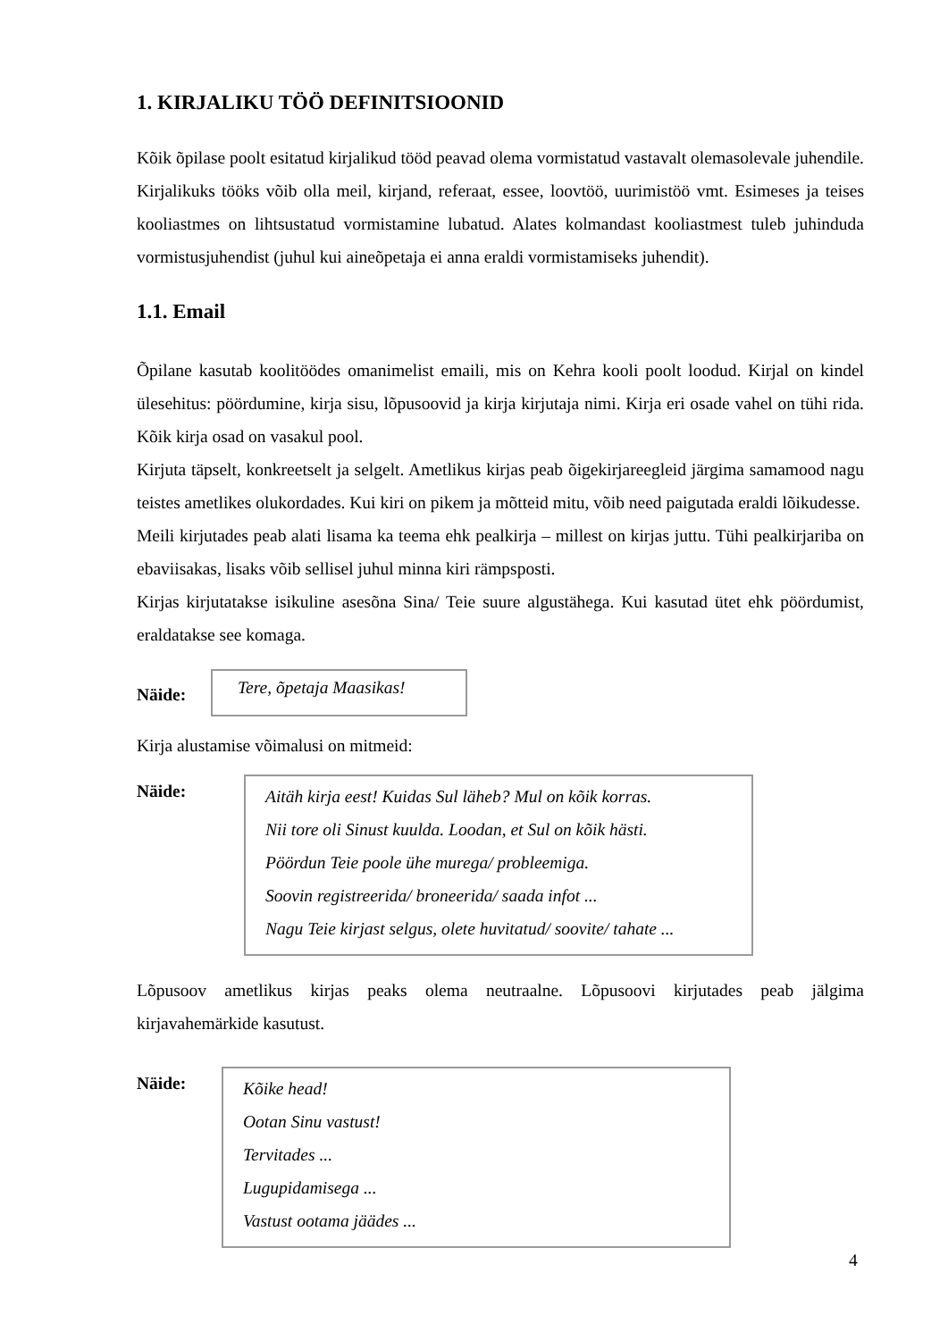1. KIRJALIKU TÖÖ DEFINITSIOONID
Kõik õpilase poolt esitatud kirjalikud tööd peavad olema vormistatud vastavalt olemasolevale juhendile. Kirjalikuks tööks võib olla meil, kirjand, referaat, essee, loovtöö, uurimistöö vmt. Esimeses ja teises kooliastmes on lihtsustatud vormistamine lubatud. Alates kolmandast kooliastmest tuleb juhinduda vormistusjuhendist (juhul kui aineõpetaja ei anna eraldi vormistamiseks juhendit).
1.1. Email
Õpilane kasutab koolitöödes omanimelist emaili, mis on Kehra kooli poolt loodud. Kirjal on kindel ülesehitus: pöördumine, kirja sisu, lõpusoovid ja kirja kirjutaja nimi. Kirja eri osade vahel on tühi rida. Kõik kirja osad on vasakul pool.
Kirjuta täpselt, konkreetselt ja selgelt. Ametlikus kirjas peab õigekirjareegleid järgima samamood nagu teistes ametlikes olukordades. Kui kiri on pikem ja mõtteid mitu, võib need paigutada eraldi lõikudesse.
Meili kirjutades peab alati lisama ka teema ehk pealkirja – millest on kirjas juttu. Tühi pealkirjariba on ebaviisakas, lisaks võib sellisel juhul minna kiri rämpsposti.
Kirjas kirjutatakse isikuline asesõna Sina/ Teie suure algustähega. Kui kasutad ütet ehk pöördumist, eraldatakse see komaga.
Näide:
Tere, õpetaja Maasikas!
Kirja alustamise võimalusi on mitmeid:
Näide:
Aitäh kirja eest! Kuidas Sul läheb? Mul on kõik korras.
Nii tore oli Sinust kuulda. Loodan, et Sul on kõik hästi.
Pöördun Teie poole ühe murega/ probleemiga.
Soovin registreerida/ broneerida/ saada infot ...
Nagu Teie kirjast selgus, olete huvitatud/ soovite/ tahate ...
Lõpusoov ametlikus kirjas peaks olema neutraalne. Lõpusoovi kirjutades peab jälgima kirjavahemärkide kasutust.
Näide:
Kõike head!
Ootan Sinu vastust!
Tervitades ...
Lugupidamisega ...
Vastust ootama jäädes ...
4